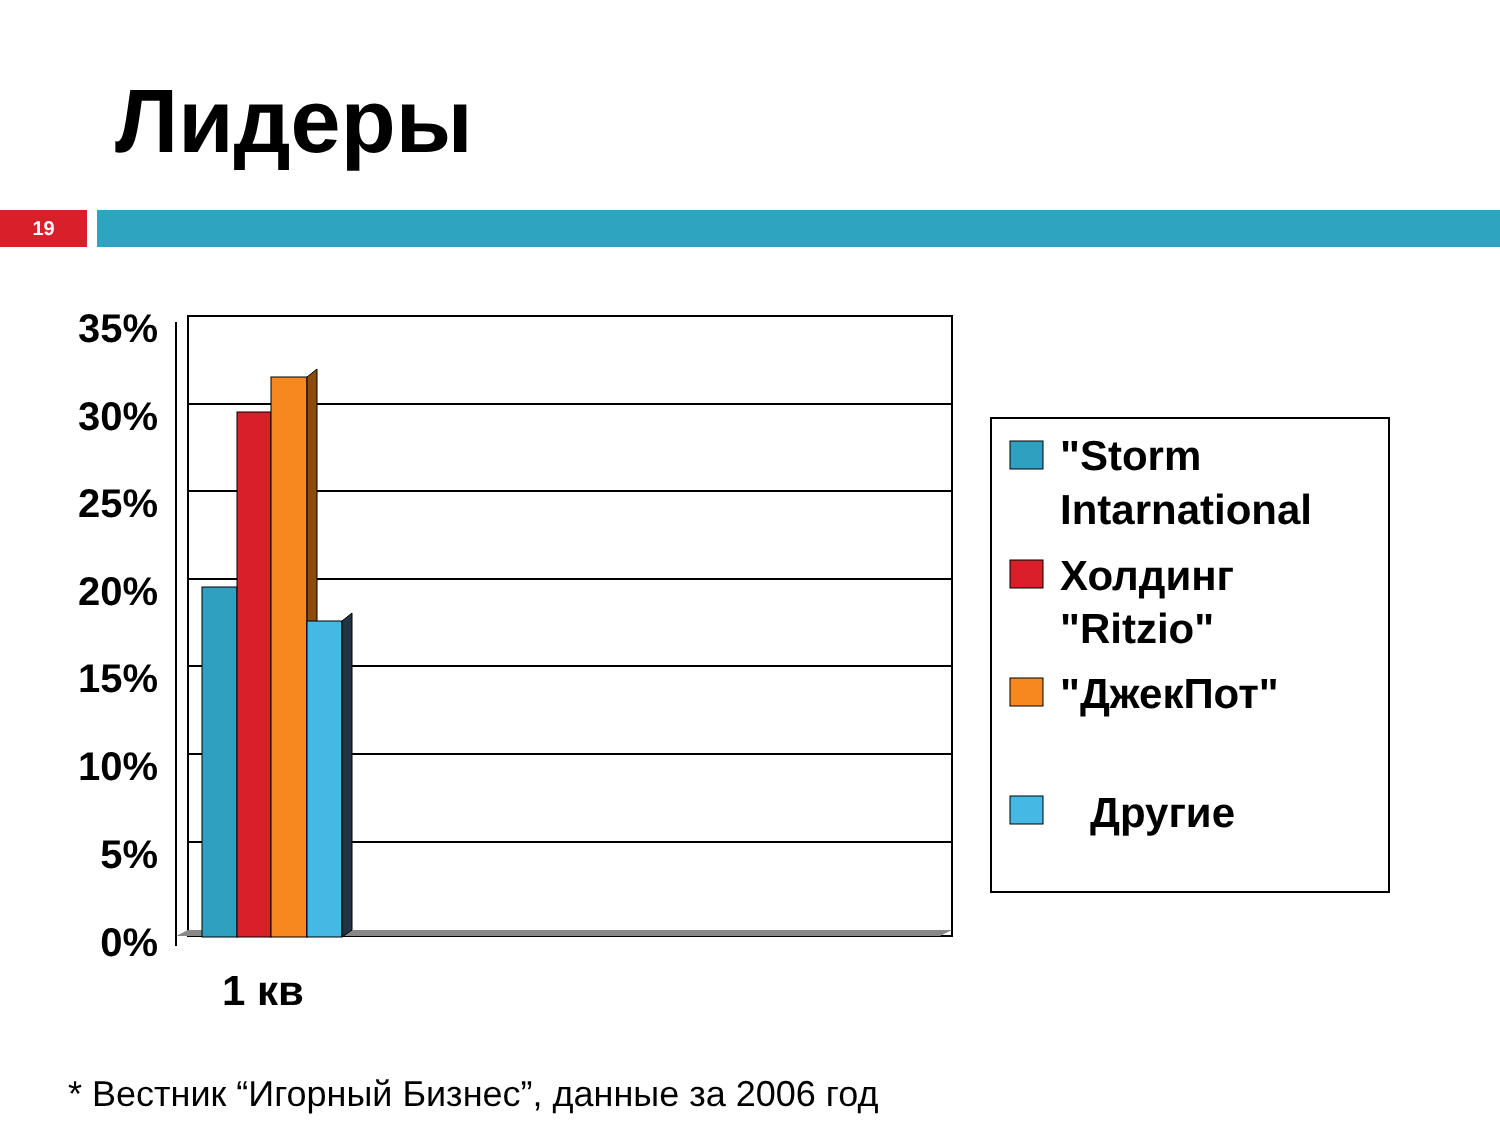Лидеры
19
35%
30%
25%
20%
15%
10%
5%
0%
1 кв
"Storm
Intarnational
Холдинг
"Ritzio"
"ДжекПот"
Другие
* Вестник “Игорный Бизнес”, данные за 2006 год